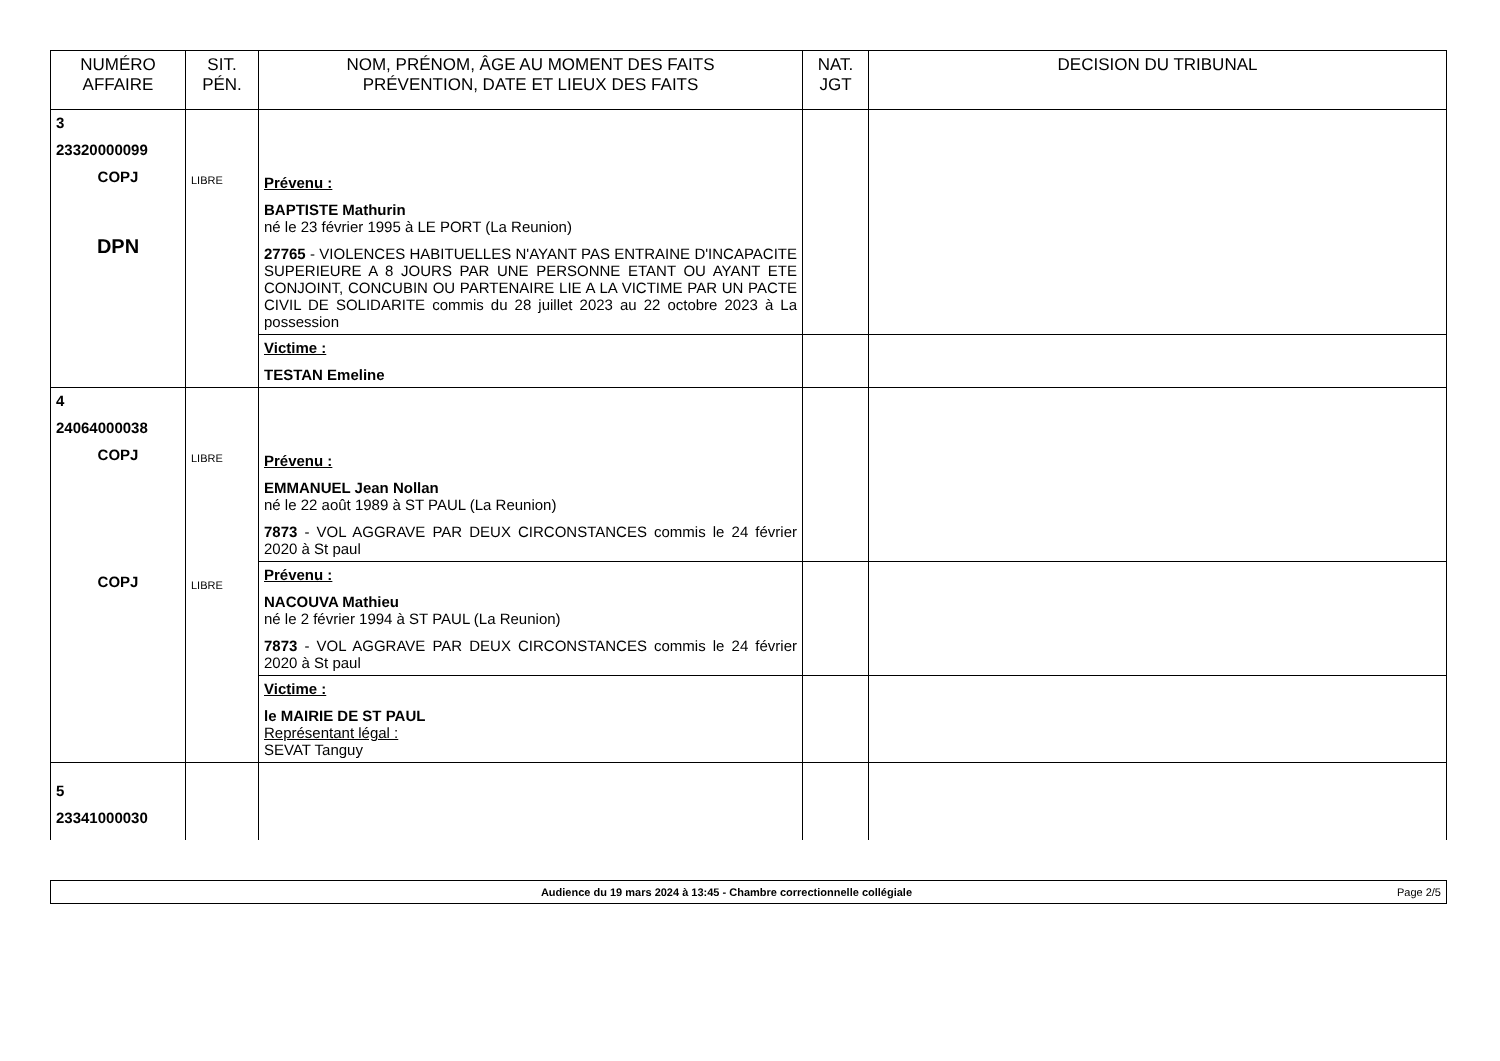| NUMÉRO AFFAIRE | SIT. PÉN. | NOM, PRÉNOM, ÂGE AU MOMENT DES FAITS PRÉVENTION, DATE ET LIEUX DES FAITS | NAT. JGT | DECISION DU TRIBUNAL |
| --- | --- | --- | --- | --- |
| 3 23320000099 COPJ DPN | LIBRE | Prévenu : BAPTISTE Mathurin né le 23 février 1995 à LE PORT (La Reunion) 27765 - VIOLENCES HABITUELLES N'AYANT PAS ENTRAINE D'INCAPACITE SUPERIEURE A 8 JOURS PAR UNE PERSONNE ETANT OU AYANT ETE CONJOINT, CONCUBIN OU PARTENAIRE LIE A LA VICTIME PAR UN PACTE CIVIL DE SOLIDARITE commis du 28 juillet 2023 au 22 octobre 2023 à La possession | | |
| | | Victime : TESTAN Emeline | | |
| 4 24064000038 COPJ COPJ | LIBRE LIBRE | Prévenu : EMMANUEL Jean Nollan né le 22 août 1989 à ST PAUL (La Reunion) 7873 - VOL AGGRAVE PAR DEUX CIRCONSTANCES commis le 24 février 2020 à St paul | | |
| | | Prévenu : NACOUVA Mathieu né le 2 février 1994 à ST PAUL (La Reunion) 7873 - VOL AGGRAVE PAR DEUX CIRCONSTANCES commis le 24 février 2020 à St paul | | |
| | | Victime : le MAIRIE DE ST PAUL Représentant légal : SEVAT Tanguy | | |
| 5 23341000030 | | | | |
Audience du 19 mars 2024 à 13:45 - Chambre correctionnelle collégiale Page 2/5